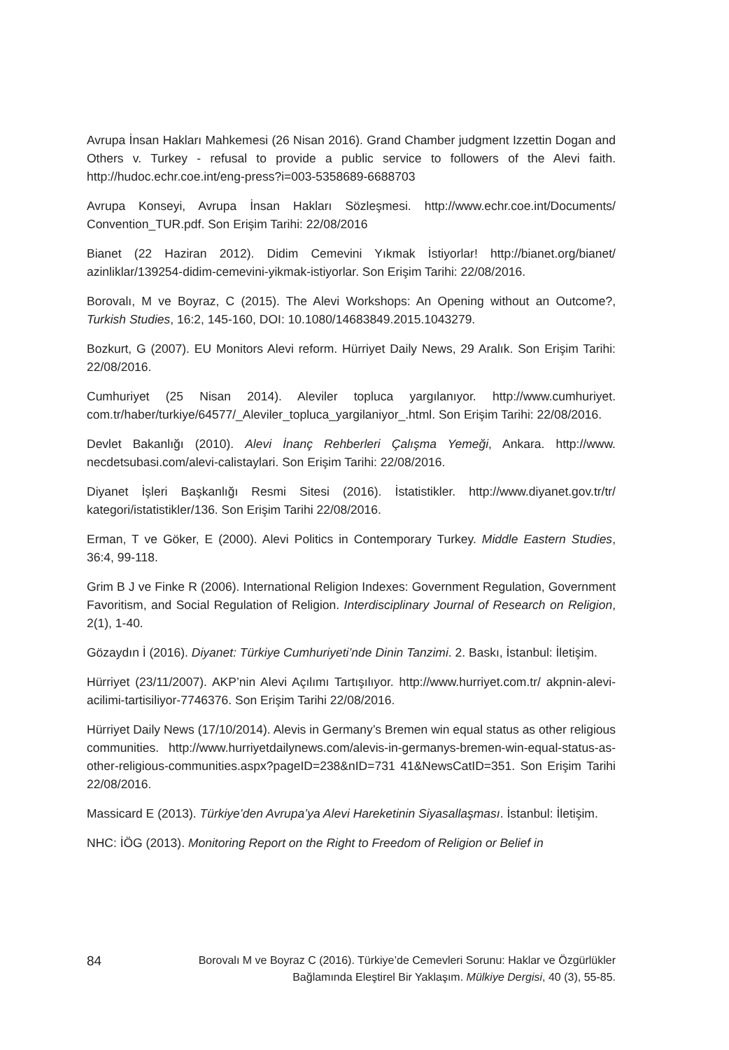Avrupa İnsan Hakları Mahkemesi (26 Nisan 2016). Grand Chamber judgment Izzettin Dogan and Others v. Turkey - refusal to provide a public service to followers of the Alevi faith. http://hudoc.echr.coe.int/eng-press?i=003-5358689-6688703
Avrupa Konseyi, Avrupa İnsan Hakları Sözleşmesi. http://www.echr.coe.int/Documents/ Convention_TUR.pdf. Son Erişim Tarihi: 22/08/2016
Bianet (22 Haziran 2012). Didim Cemevini Yıkmak İstiyorlar! http://bianet.org/bianet/ azinliklar/139254-didim-cemevini-yikmak-istiyorlar. Son Erişim Tarihi: 22/08/2016.
Borovalı, M ve Boyraz, C (2015). The Alevi Workshops: An Opening without an Outcome?, Turkish Studies, 16:2, 145-160, DOI: 10.1080/14683849.2015.1043279.
Bozkurt, G (2007). EU Monitors Alevi reform. Hürriyet Daily News, 29 Aralık. Son Erişim Tarihi: 22/08/2016.
Cumhuriyet (25 Nisan 2014). Aleviler topluca yargılanıyor. http://www.cumhuriyet. com.tr/haber/turkiye/64577/_Aleviler_topluca_yargilaniyor_.html. Son Erişim Tarihi: 22/08/2016.
Devlet Bakanlığı (2010). Alevi İnanç Rehberleri Çalışma Yemeği, Ankara. http://www. necdetsubasi.com/alevi-calistaylari. Son Erişim Tarihi: 22/08/2016.
Diyanet İşleri Başkanlığı Resmi Sitesi (2016). İstatistikler. http://www.diyanet.gov.tr/tr/ kategori/istatistikler/136. Son Erişim Tarihi 22/08/2016.
Erman, T ve Göker, E (2000). Alevi Politics in Contemporary Turkey. Middle Eastern Studies, 36:4, 99-118.
Grim B J ve Finke R (2006). International Religion Indexes: Government Regulation, Government Favoritism, and Social Regulation of Religion. Interdisciplinary Journal of Research on Religion, 2(1), 1-40.
Gözaydın İ (2016). Diyanet: Türkiye Cumhuriyeti’nde Dinin Tanzimi. 2. Baskı, İstanbul: İletişim.
Hürriyet (23/11/2007). AKP’nin Alevi Açılımı Tartışılıyor. http://www.hurriyet.com.tr/ akpnin-alevi-acilimi-tartisiliyor-7746376. Son Erişim Tarihi 22/08/2016.
Hürriyet Daily News (17/10/2014). Alevis in Germany’s Bremen win equal status as other religious communities. http://www.hurriyetdailynews.com/alevis-in-germanys-bremen-win-equal-status-as-other-religious-communities.aspx?pageID=238&nID=731 41&NewsCatID=351. Son Erişim Tarihi 22/08/2016.
Massicard E (2013). Türkiye’den Avrupa’ya Alevi Hareketinin Siyasallaşması. İstanbul: İletişim.
NHC: İÖG (2013). Monitoring Report on the Right to Freedom of Religion or Belief in
84
Borovalı M ve Boyraz C (2016). Türkiye’de Cemevleri Sorunu: Haklar ve Özgürlükler
Bağlamında Eleştirel Bir Yaklaşım. Mülkiye Dergisi, 40 (3), 55-85.